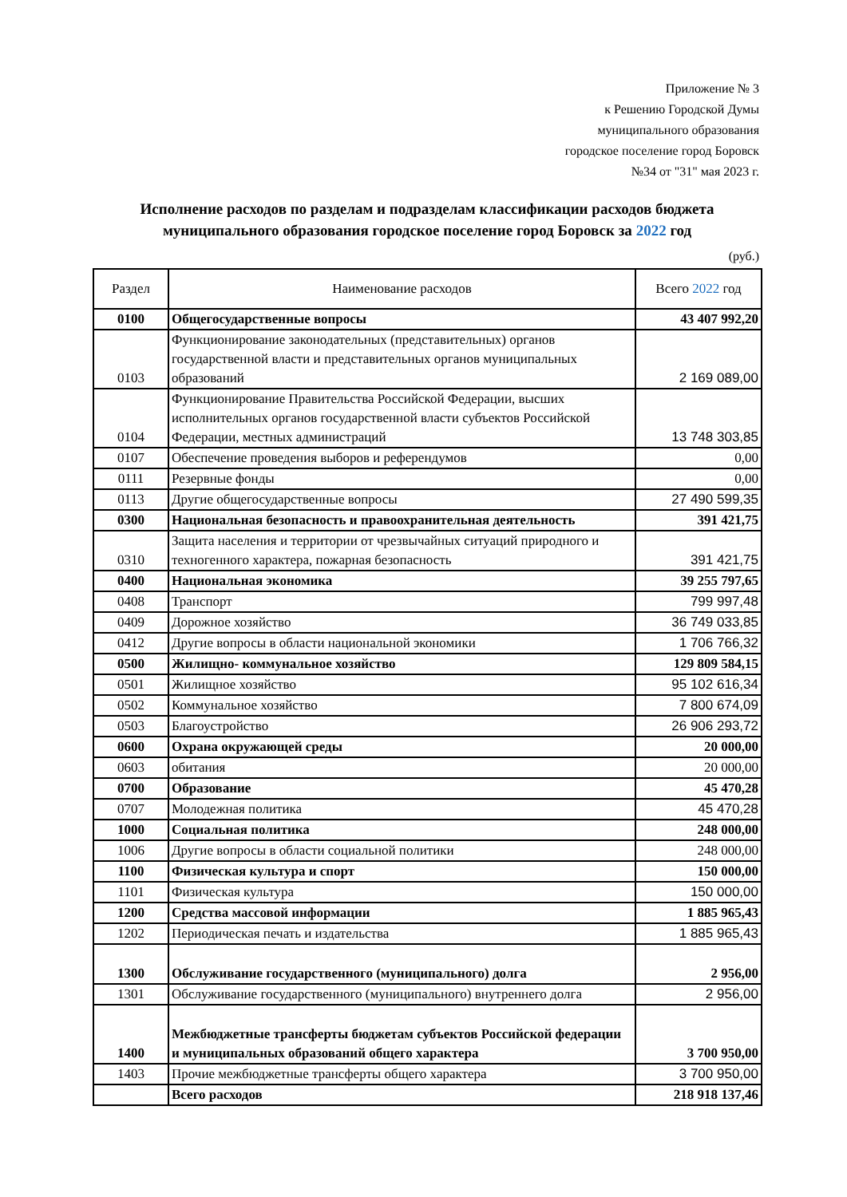Приложение № 3
к Решению Городской Думы
муниципального образования
городское поселение город Боровск
№34 от "31" мая 2023 г.
Исполнение расходов по разделам и подразделам классификации расходов бюджета муниципального образования городское поселение город Боровск за 2022 год
(руб.)
| Раздел | Наименование расходов | Всего 2022 год |
| --- | --- | --- |
| 0100 | Общегосударственные вопросы | 43 407 992,20 |
| 0103 | Функционирование законодательных (представительных) органов государственной власти и представительных органов муниципальных образований | 2 169 089,00 |
| 0104 | Функционирование Правительства Российской Федерации, высших исполнительных органов государственной власти субъектов Российской Федерации, местных администраций | 13 748 303,85 |
| 0107 | Обеспечение проведения выборов и референдумов | 0,00 |
| 0111 | Резервные фонды | 0,00 |
| 0113 | Другие общегосударственные вопросы | 27 490 599,35 |
| 0300 | Национальная безопасность и правоохранительная деятельность | 391 421,75 |
| 0310 | Защита населения и территории от чрезвычайных ситуаций природного и техногенного характера, пожарная безопасность | 391 421,75 |
| 0400 | Национальная экономика | 39 255 797,65 |
| 0408 | Транспорт | 799 997,48 |
| 0409 | Дорожное хозяйство | 36 749 033,85 |
| 0412 | Другие вопросы в области национальной экономики | 1 706 766,32 |
| 0500 | Жилищно- коммунальное хозяйство | 129 809 584,15 |
| 0501 | Жилищное хозяйство | 95 102 616,34 |
| 0502 | Коммунальное хозяйство | 7 800 674,09 |
| 0503 | Благоустройство | 26 906 293,72 |
| 0600 | Охрана окружающей среды | 20 000,00 |
| 0603 | обитания | 20 000,00 |
| 0700 | Образование | 45 470,28 |
| 0707 | Молодежная политика | 45 470,28 |
| 1000 | Социальная политика | 248 000,00 |
| 1006 | Другие вопросы в области социальной политики | 248 000,00 |
| 1100 | Физическая культура и спорт | 150 000,00 |
| 1101 | Физическая культура | 150 000,00 |
| 1200 | Средства массовой информации | 1 885 965,43 |
| 1202 | Периодическая печать и издательства | 1 885 965,43 |
| 1300 | Обслуживание государственного (муниципального) долга | 2 956,00 |
| 1301 | Обслуживание государственного (муниципального) внутреннего долга | 2 956,00 |
| 1400 | Межбюджетные трансферты бюджетам субъектов Российской федерации и муниципальных образований общего характера | 3 700 950,00 |
| 1403 | Прочие межбюджетные трансферты общего характера | 3 700 950,00 |
| | Всего расходов | 218 918 137,46 |